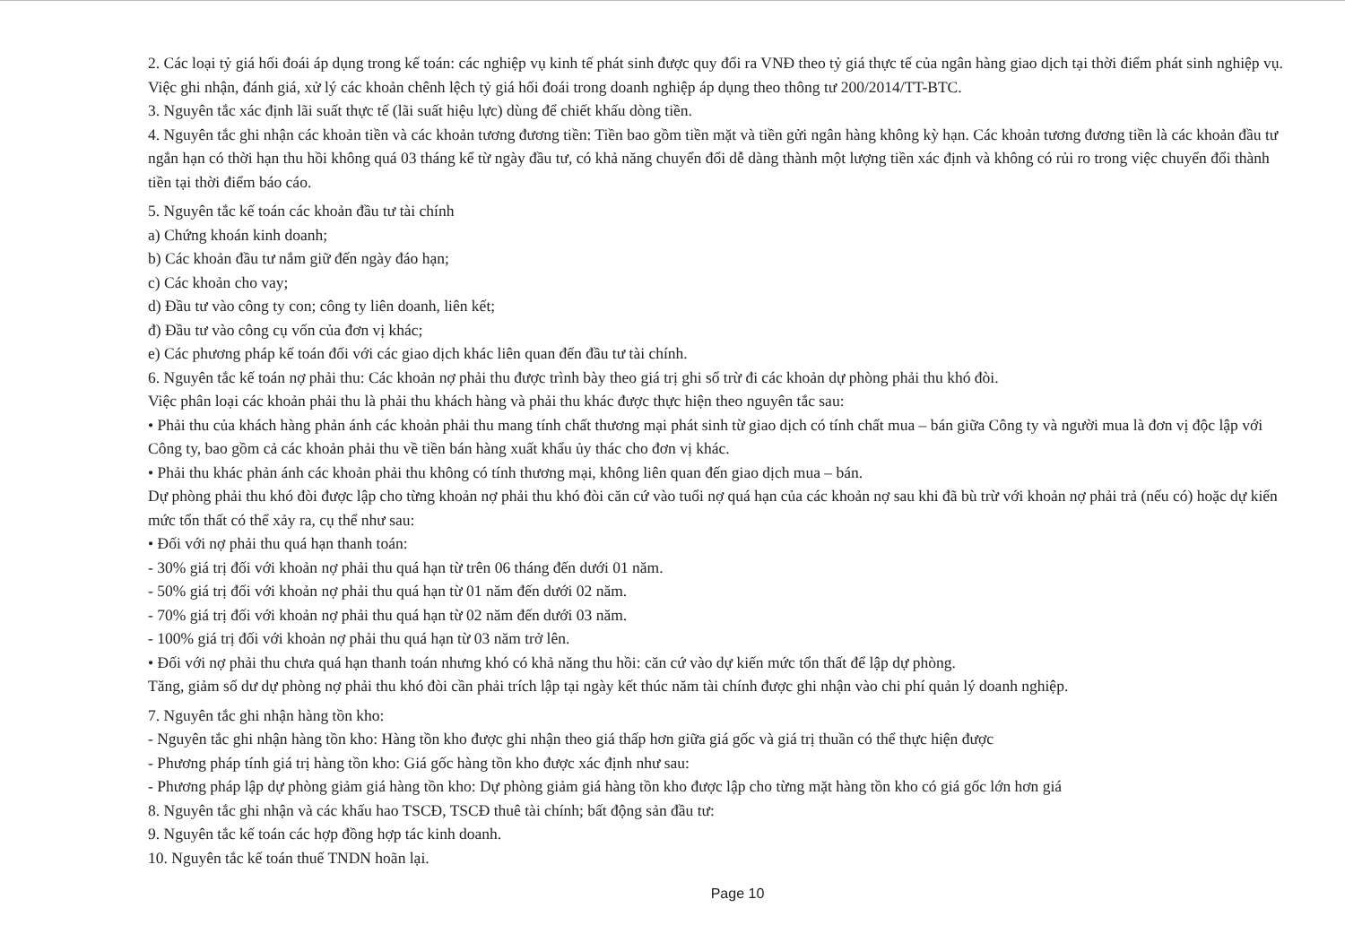2. Các loại tỷ giá hối đoái áp dụng trong kế toán: các nghiệp vụ kinh tế phát sinh được quy đổi ra VNĐ theo tỷ giá thực tế của ngân hàng giao dịch tại thời điểm phát sinh nghiệp vụ. Việc ghi nhận, đánh giá, xử lý các khoản chênh lệch tỷ giá hối đoái trong doanh nghiệp áp dụng theo thông tư 200/2014/TT-BTC.
3. Nguyên tắc xác định lãi suất thực tế (lãi suất hiệu lực) dùng để chiết khấu dòng tiền.
4. Nguyên tắc ghi nhận các khoản tiền và các khoản tương đương tiền: Tiền bao gồm tiền mặt và tiền gửi ngân hàng không kỳ hạn. Các khoản tương đương tiền là các khoản đầu tư ngắn hạn có thời hạn thu hồi không quá 03 tháng kể từ ngày đầu tư, có khả năng chuyển đổi dễ dàng thành một lượng tiền xác định và không có rủi ro trong việc chuyển đổi thành tiền tại thời điểm báo cáo.
5. Nguyên tắc kế toán các khoản đầu tư tài chính
a) Chứng khoán kinh doanh;
b) Các khoản đầu tư nắm giữ đến ngày đáo hạn;
c) Các khoản cho vay;
d) Đầu tư vào công ty con; công ty liên doanh, liên kết;
đ) Đầu tư vào công cụ vốn của đơn vị khác;
e) Các phương pháp kế toán đối với các giao dịch khác liên quan đến đầu tư tài chính.
6. Nguyên tắc kế toán nợ phải thu: Các khoản nợ phải thu được trình bày theo giá trị ghi sổ trừ đi các khoản dự phòng phải thu khó đòi.
Việc phân loại các khoản phải thu là phải thu khách hàng và phải thu khác được thực hiện theo nguyên tắc sau:
• Phải thu của khách hàng phản ánh các khoản phải thu mang tính chất thương mại phát sinh từ giao dịch có tính chất mua – bán giữa Công ty và người mua là đơn vị độc lập với Công ty, bao gồm cả các khoản phải thu về tiền bán hàng xuất khẩu ủy thác cho đơn vị khác.
• Phải thu khác phản ánh các khoản phải thu không có tính thương mại, không liên quan đến giao dịch mua – bán.
Dự phòng phải thu khó đòi được lập cho từng khoản nợ phải thu khó đòi căn cứ vào tuổi nợ quá hạn của các khoản nợ sau khi đã bù trừ với khoản nợ phải trả (nếu có) hoặc dự kiến mức tổn thất có thể xảy ra, cụ thể như sau:
• Đối với nợ phải thu quá hạn thanh toán:
- 30% giá trị đối với khoản nợ phải thu quá hạn từ trên 06 tháng đến dưới 01 năm.
- 50% giá trị đối với khoản nợ phải thu quá hạn từ 01 năm đến dưới 02 năm.
- 70% giá trị đối với khoản nợ phải thu quá hạn từ 02 năm đến dưới 03 năm.
- 100% giá trị đối với khoản nợ phải thu quá hạn từ 03 năm trở lên.
• Đối với nợ phải thu chưa quá hạn thanh toán nhưng khó có khả năng thu hồi: căn cứ vào dự kiến mức tổn thất để lập dự phòng.
Tăng, giảm số dư dự phòng nợ phải thu khó đòi cần phải trích lập tại ngày kết thúc năm tài chính được ghi nhận vào chi phí quản lý doanh nghiệp.
7. Nguyên tắc ghi nhận hàng tồn kho:
- Nguyên tắc ghi nhận hàng tồn kho: Hàng tồn kho được ghi nhận theo giá thấp hơn giữa giá gốc và giá trị thuần có thể thực hiện được
- Phương pháp tính giá trị hàng tồn kho: Giá gốc hàng tồn kho được xác định như sau:
- Phương pháp lập dự phòng giảm giá hàng tồn kho: Dự phòng giảm giá hàng tồn kho được lập cho từng mặt hàng tồn kho có giá gốc lớn hơn giá
8. Nguyên tắc ghi nhận và các khấu hao TSCĐ, TSCĐ thuê tài chính; bất động sản đầu tư:
9. Nguyên tắc kế toán các hợp đồng hợp tác kinh doanh.
10. Nguyên tắc kế toán thuế TNDN hoãn lại.
Page 10